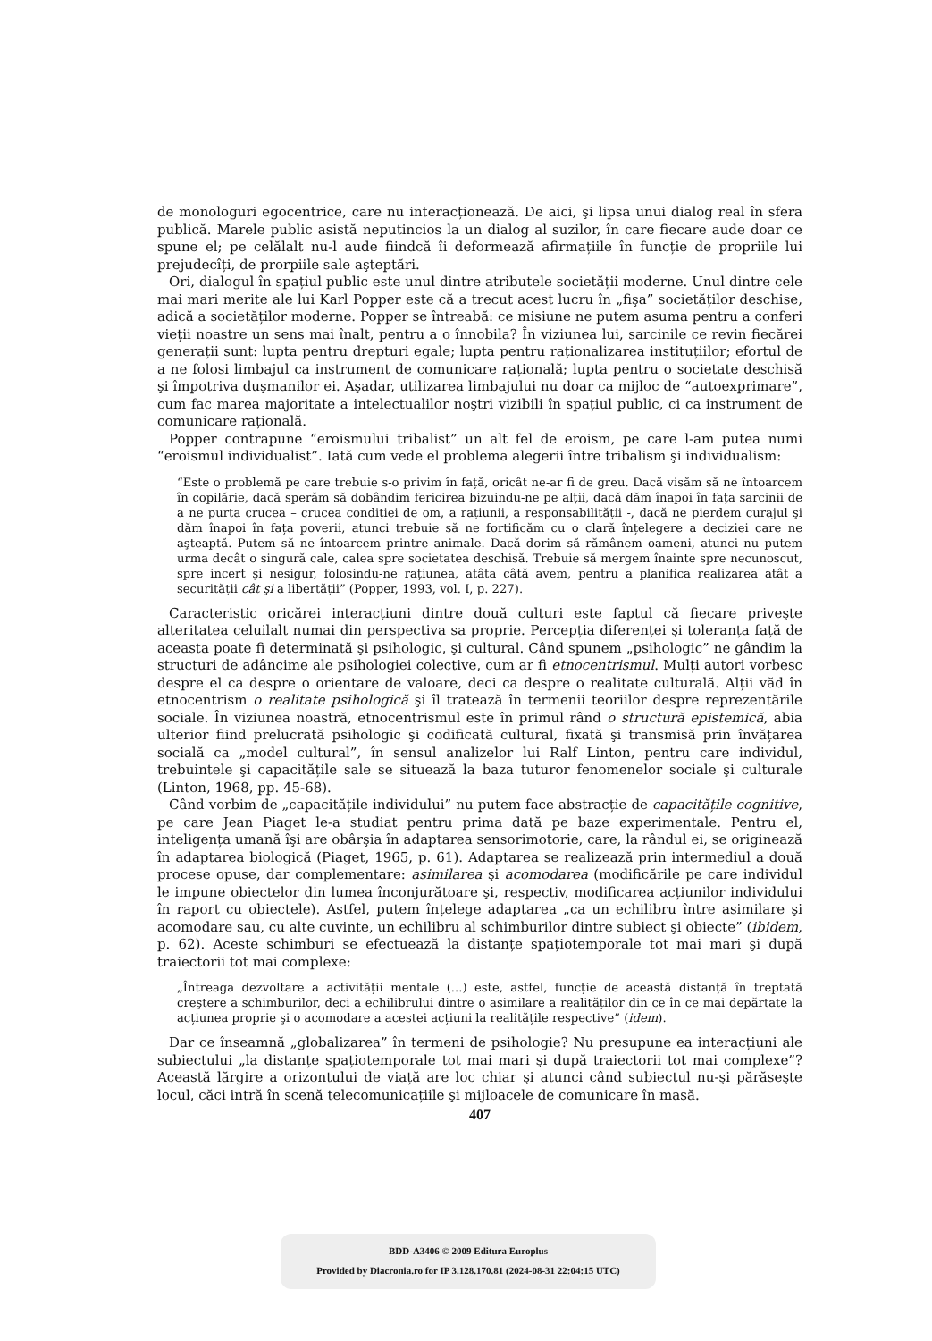de monologuri egocentrice, care nu interacționează. De aici, şi lipsa unui dialog real în sfera publică. Marele public asistă neputincios la un dialog al suzilor, în care fiecare aude doar ce spune el; pe celălalt nu-l aude fiindcă îi deformează afirmațiile în funcție de propriile lui prejudecîți, de prorpiile sale aşteptări.
Ori, dialogul în spațiul public este unul dintre atributele societății moderne. Unul dintre cele mai mari merite ale lui Karl Popper este că a trecut acest lucru în „fişa” societăților deschise, adică a societăților moderne. Popper se întreabă: ce misiune ne putem asuma pentru a conferi vieții noastre un sens mai înalt, pentru a o înnobila? În viziunea lui, sarcinile ce revin fiecărei generații sunt: lupta pentru drepturi egale; lupta pentru raționalizarea instituțiilor; efortul de a ne folosi limbajul ca instrument de comunicare rațională; lupta pentru o societate deschisă şi împotriva duşmanilor ei. Aşadar, utilizarea limbajului nu doar ca mijloc de “autoexprimare”, cum fac marea majoritate a intelectualilor noştri vizibili în spațiul public, ci ca instrument de comunicare rațională.
Popper contrapune “eroismului tribalist” un alt fel de eroism, pe care l-am putea numi “eroismul individualist”. Iată cum vede el problema alegerii între tribalism şi individualism:
“Este o problemă pe care trebuie s-o privim în față, oricât ne-ar fi de greu. Dacă visăm să ne întoarcem în copilărie, dacă sperăm să dobândim fericirea bizuindu-ne pe alții, dacă dăm înapoi în fața sarcinii de a ne purta crucea – crucea condiției de om, a rațiunii, a responsabilității -, dacă ne pierdem curajul şi dăm înapoi în fața poverii, atunci trebuie să ne fortificăm cu o clară înțelegere a deciziei care ne aşteaptă. Putem să ne întoarcem printre animale. Dacă dorim să rămânem oameni, atunci nu putem urma decât o singură cale, calea spre societatea deschisă. Trebuie să mergem înainte spre necunoscut, spre incert şi nesigur, folosindu-ne rațiunea, atâta câtă avem, pentru a planifica realizarea atât a securității cât şi a libertății” (Popper, 1993, vol. I, p. 227).
Caracteristic oricărei interacțiuni dintre două culturi este faptul că fiecare priveşte alteritatea celuilalt numai din perspectiva sa proprie. Percepția diferenței şi toleranța față de aceasta poate fi determinată şi psihologic, şi cultural. Când spunem „psihologic” ne gândim la structuri de adâncime ale psihologiei colective, cum ar fi etnocentrismul. Mulți autori vorbesc despre el ca despre o orientare de valoare, deci ca despre o realitate culturală. Alții văd în etnocentrism o realitate psihologică şi îl tratează în termenii teoriilor despre reprezentările sociale. În viziunea noastră, etnocentrismul este în primul rând o structură epistemică, abia ulterior fiind prelucrată psihologic şi codificată cultural, fixată şi transmisă prin învățarea socială ca „model cultural”, în sensul analizelor lui Ralf Linton, pentru care individul, trebuintele şi capacitățile sale se situează la baza tuturor fenomenelor sociale şi culturale (Linton, 1968, pp. 45-68).
Când vorbim de „capacitățile individului” nu putem face abstracție de capacitățile cognitive, pe care Jean Piaget le-a studiat pentru prima dată pe baze experimentale. Pentru el, inteligența umană îşi are obârşia în adaptarea sensorimotorie, care, la rândul ei, se originează în adaptarea biologică (Piaget, 1965, p. 61). Adaptarea se realizează prin intermediul a două procese opuse, dar complementare: asimilarea şi acomodarea (modificările pe care individul le impune obiectelor din lumea înconjurătoare şi, respectiv, modificarea acțiunilor individului în raport cu obiectele). Astfel, putem înțelege adaptarea „ca un echilibru între asimilare şi acomodare sau, cu alte cuvinte, un echilibru al schimburilor dintre subiect şi obiecte” (ibidem, p. 62). Aceste schimburi se efectuează la distanțe spațiotemporale tot mai mari şi după traiectorii tot mai complexe:
„Întreaga dezvoltare a activității mentale (...) este, astfel, funcție de această distanță în treptată creştere a schimburilor, deci a echilibrului dintre o asimilare a realităților din ce în ce mai depărtate la acțiunea proprie şi o acomodare a acestei acțiuni la realitățile respective” (idem).
Dar ce înseamnă „globalizarea” în termeni de psihologie? Nu presupune ea interacțiuni ale subiectului „la distanțe spațiotemporale tot mai mari şi după traiectorii tot mai complexe”? Această lărgire a orizontului de viață are loc chiar şi atunci când subiectul nu-şi părăseşte locul, căci intră în scenă telecomunicațiile şi mijloacele de comunicare în masă.
407
BDD-A3406 © 2009 Editura Europlus
Provided by Diacronia.ro for IP 3.128.170.81 (2024-08-31 22:04:15 UTC)